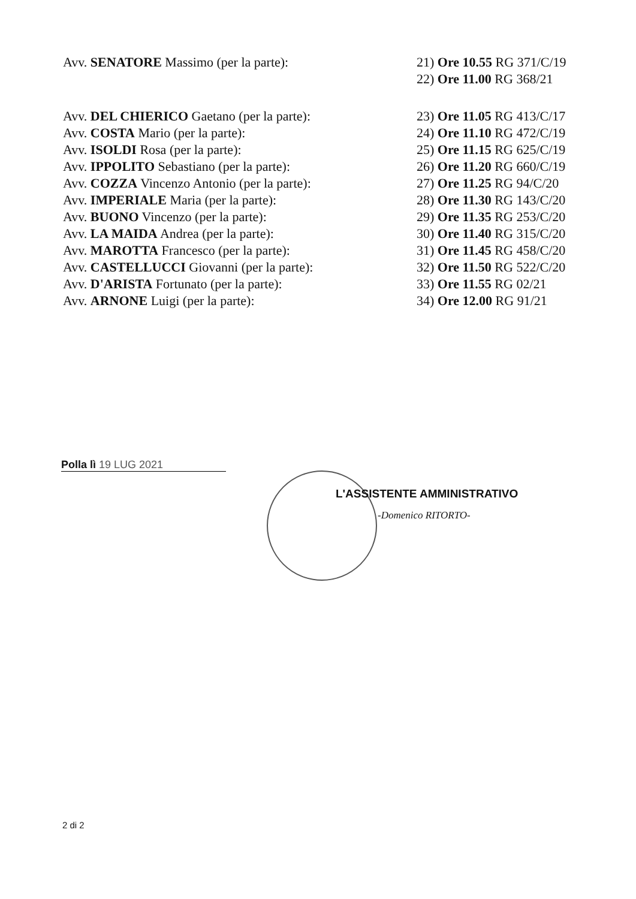| Avv. SENATORE Massimo (per la parte): | 21) Ore 10.55 RG 371/C/19 |
| | 22) Ore 11.00 RG 368/21 |
| Avv. DEL CHIERICO Gaetano (per la parte): | 23) Ore 11.05 RG 413/C/17 |
| Avv. COSTA Mario (per la parte): | 24) Ore 11.10 RG 472/C/19 |
| Avv. ISOLDI Rosa (per la parte): | 25) Ore 11.15 RG 625/C/19 |
| Avv. IPPOLITO Sebastiano (per la parte): | 26) Ore 11.20 RG 660/C/19 |
| Avv. COZZA Vincenzo Antonio (per la parte): | 27) Ore 11.25 RG 94/C/20 |
| Avv. IMPERIALE Maria (per la parte): | 28) Ore 11.30 RG 143/C/20 |
| Avv. BUONO Vincenzo (per la parte): | 29) Ore 11.35 RG 253/C/20 |
| Avv. LA MAIDA Andrea (per la parte): | 30) Ore 11.40 RG 315/C/20 |
| Avv. MAROTTA Francesco (per la parte): | 31) Ore 11.45 RG 458/C/20 |
| Avv. CASTELLUCCI Giovanni (per la parte): | 32) Ore 11.50 RG 522/C/20 |
| Avv. D'ARISTA Fortunato (per la parte): | 33) Ore 11.55 RG 02/21 |
| Avv. ARNONE Luigi (per la parte): | 34) Ore 12.00 RG 91/21 |
Polla lì 19 LUG 2021
L'ASSISTENTE AMMINISTRATIVO
-Domenico RITORTO-
2 di 2